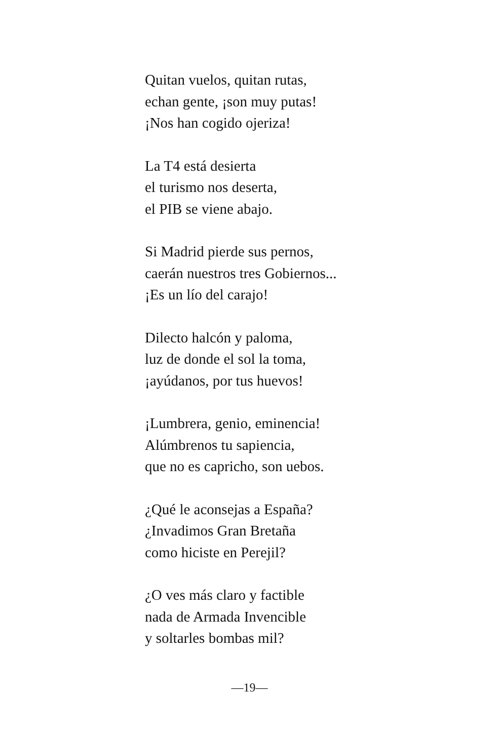Quitan vuelos, quitan rutas,
echan gente, ¡son muy putas!
¡Nos han cogido ojeriza!
La T4 está desierta
el turismo nos deserta,
el PIB se viene abajo.
Si Madrid pierde sus pernos,
caerán nuestros tres Gobiernos...
¡Es un lío del carajo!
Dilecto halcón y paloma,
luz de donde el sol la toma,
¡ayúdanos, por tus huevos!
¡Lumbrera, genio, eminencia!
Alúmbrenos tu sapiencia,
que no es capricho, son uebos.
¿Qué le aconsejas a España?
¿Invadimos Gran Bretaña
como hiciste en Perejil?
¿O ves más claro y factible
nada de Armada Invencible
y soltarles bombas mil?
—19—